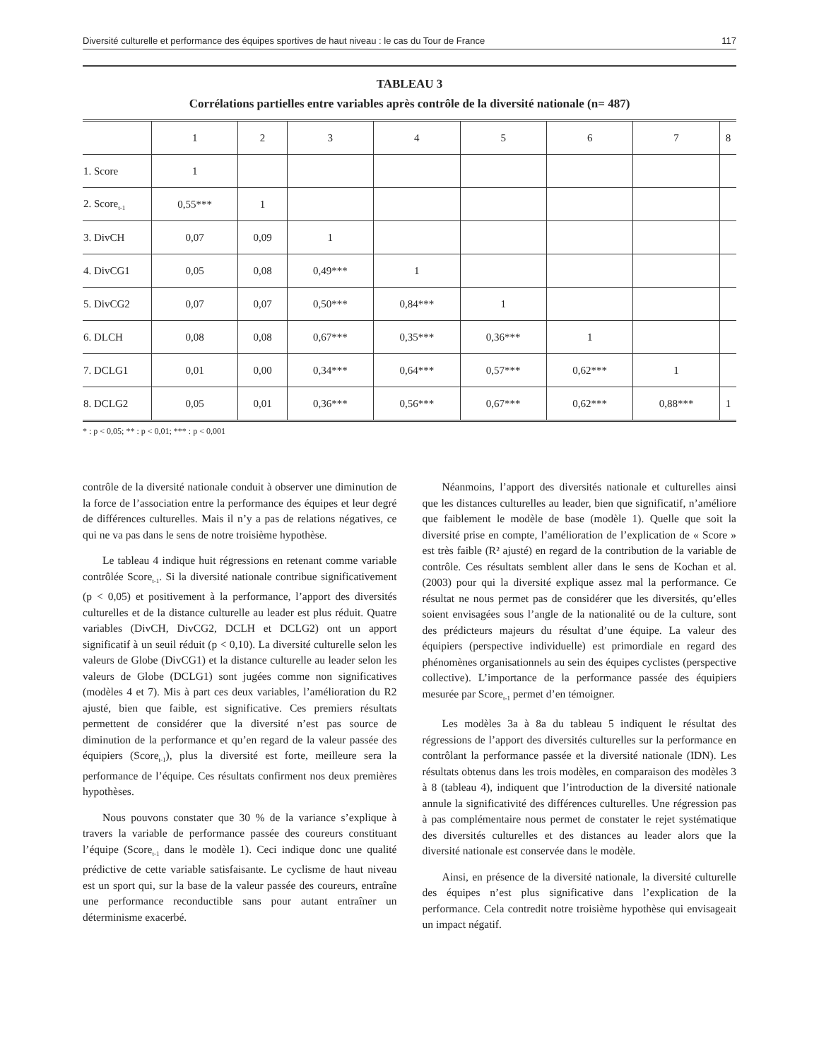Diversité culturelle et performance des équipes sportives de haut niveau : le cas du Tour de France 117
TABLEAU 3
Corrélations partielles entre variables après contrôle de la diversité nationale (n= 487)
| | 1 | 2 | 3 | 4 | 5 | 6 | 7 | 8 |
| --- | --- | --- | --- | --- | --- | --- | --- | --- |
| 1. Score | 1 | | | | | | | |
| 2. Score<sub>t-1</sub> | 0,55*** | 1 | | | | | | |
| 3. DivCH | 0,07 | 0,09 | 1 | | | | | |
| 4. DivCG1 | 0,05 | 0,08 | 0,49*** | 1 | | | | |
| 5. DivCG2 | 0,07 | 0,07 | 0,50*** | 0,84*** | 1 | | | |
| 6. DLCH | 0,08 | 0,08 | 0,67*** | 0,35*** | 0,36*** | 1 | | |
| 7. DCLG1 | 0,01 | 0,00 | 0,34*** | 0,64*** | 0,57*** | 0,62*** | 1 | |
| 8. DCLG2 | 0,05 | 0,01 | 0,36*** | 0,56*** | 0,67*** | 0,62*** | 0,88*** | 1 |
* : p < 0,05; ** : p < 0,01; *** : p < 0,001
contrôle de la diversité nationale conduit à observer une diminution de la force de l’association entre la performance des équipes et leur degré de différences culturelles. Mais il n’y a pas de relations négatives, ce qui ne va pas dans le sens de notre troisième hypothèse.
Le tableau 4 indique huit régressions en retenant comme variable contrôlée Score<sub>t-1</sub>. Si la diversité nationale contribue significativement (p < 0,05) et positivement à la performance, l’apport des diversités culturelles et de la distance culturelle au leader est plus réduit. Quatre variables (DivCH, DivCG2, DCLH et DCLG2) ont un apport significatif à un seuil réduit (p < 0,10). La diversité culturelle selon les valeurs de Globe (DivCG1) et la distance culturelle au leader selon les valeurs de Globe (DCLG1) sont jugées comme non significatives (modèles 4 et 7). Mis à part ces deux variables, l’amélioration du R2 ajusté, bien que faible, est significative. Ces premiers résultats permettent de considérer que la diversité n’est pas source de diminution de la performance et qu’en regard de la valeur passée des équipiers (Score<sub>t-1</sub>), plus la diversité est forte, meilleure sera la performance de l’équipe. Ces résultats confirment nos deux premières hypothèses.
Nous pouvons constater que 30 % de la variance s’explique à travers la variable de performance passée des coureurs constituant l’équipe (Score<sub>t-1</sub> dans le modèle 1). Ceci indique donc une qualité prédictive de cette variable satisfaisante. Le cyclisme de haut niveau est un sport qui, sur la base de la valeur passée des coureurs, entraîne une performance reconductible sans pour autant entraîner un déterminisme exacerbé.
Néanmoins, l’apport des diversités nationale et culturelles ainsi que les distances culturelles au leader, bien que significatif, n’améliore que faiblement le modèle de base (modèle 1). Quelle que soit la diversité prise en compte, l’amélioration de l’explication de « Score » est très faible (R² ajusté) en regard de la contribution de la variable de contrôle. Ces résultats semblent aller dans le sens de Kochan et al. (2003) pour qui la diversité explique assez mal la performance. Ce résultat ne nous permet pas de considérer que les diversités, qu’elles soient envisagées sous l’angle de la nationalité ou de la culture, sont des prédicteurs majeurs du résultat d’une équipe. La valeur des équipiers (perspective individuelle) est primordiale en regard des phénomènes organisationnels au sein des équipes cyclistes (perspective collective). L’importance de la performance passée des équipiers mesurée par Score<sub>t-1</sub> permet d’en témoigner.
Les modèles 3a à 8a du tableau 5 indiquent le résultat des régressions de l’apport des diversités culturelles sur la performance en contrôlant la performance passée et la diversité nationale (IDN). Les résultats obtenus dans les trois modèles, en comparaison des modèles 3 à 8 (tableau 4), indiquent que l’introduction de la diversité nationale annule la significativité des différences culturelles. Une régression pas à pas complémentaire nous permet de constater le rejet systématique des diversités culturelles et des distances au leader alors que la diversité nationale est conservée dans le modèle.
Ainsi, en présence de la diversité nationale, la diversité culturelle des équipes n’est plus significative dans l’explication de la performance. Cela contredit notre troisième hypothèse qui envisageait un impact négatif.